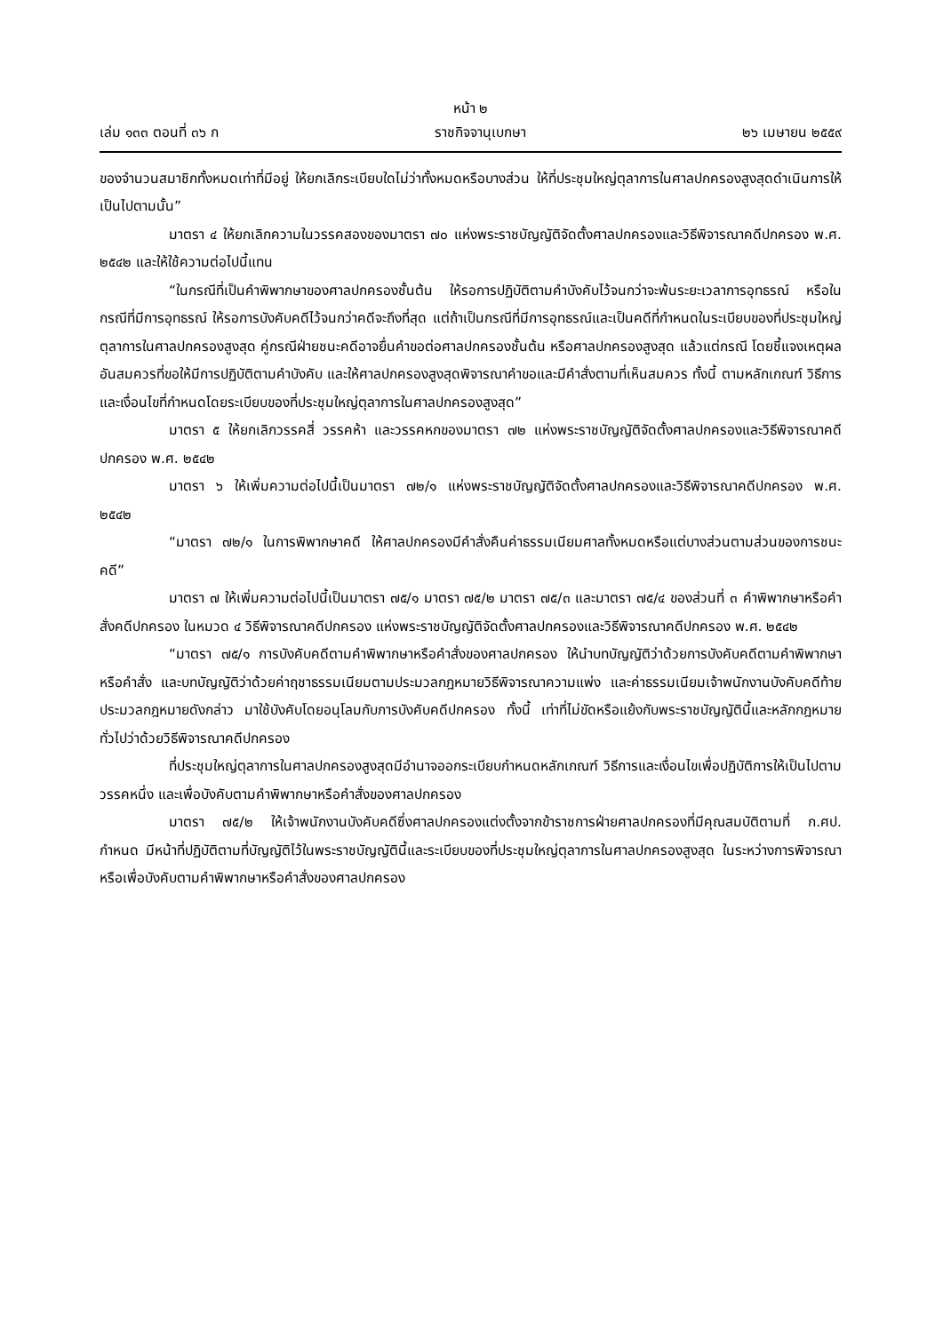หน้า ๒
เล่ม ๑๓๓ ตอนที่ ๓๖ ก ราชกิจจานุเบกษา ๒๖ เมษายน ๒๕๕๙
ของจำนวนสมาชิกทั้งหมดเท่าที่มีอยู่ ให้ยกเลิกระเบียบใดไม่ว่าทั้งหมดหรือบางส่วน ให้ที่ประชุมใหญ่ตุลาการในศาลปกครองสูงสุดดำเนินการให้เป็นไปตามนั้น”
มาตรา ๔ ให้ยกเลิกความในวรรคสองของมาตรา ๗๐ แห่งพระราชบัญญัติจัดตั้งศาลปกครองและวิธีพิจารณาคดีปกครอง พ.ศ. ๒๕๔๒ และให้ใช้ความต่อไปนี้แทน
“ในกรณีที่เป็นคำพิพากษาของศาลปกครองชั้นต้น ให้รอการปฏิบัติตามคำบังคับไว้จนกว่าจะพ้นระยะเวลาการอุทธรณ์ หรือในกรณีที่มีการอุทธรณ์ ให้รอการบังคับคดีไว้จนกว่าคดีจะถึงที่สุด แต่ถ้าเป็นกรณีที่มีการอุทธรณ์และเป็นคดีที่กำหนดในระเบียบของที่ประชุมใหญ่ตุลาการในศาลปกครองสูงสุด คู่กรณีฝ่ายชนะคดีอาจยื่นคำขอต่อศาลปกครองชั้นต้น หรือศาลปกครองสูงสุด แล้วแต่กรณี โดยชี้แจงเหตุผลอันสมควรที่ขอให้มีการปฏิบัติตามคำบังคับ และให้ศาลปกครองสูงสุดพิจารณาคำขอและมีคำสั่งตามที่เห็นสมควร ทั้งนี้ ตามหลักเกณฑ์ วิธีการ และเงื่อนไขที่กำหนดโดยระเบียบของที่ประชุมใหญ่ตุลาการในศาลปกครองสูงสุด”
มาตรา ๕ ให้ยกเลิกวรรคสี่ วรรคห้า และวรรคหกของมาตรา ๗๒ แห่งพระราชบัญญัติจัดตั้งศาลปกครองและวิธีพิจารณาคดีปกครอง พ.ศ. ๒๕๔๒
มาตรา ๖ ให้เพิ่มความต่อไปนี้เป็นมาตรา ๗๒/๑ แห่งพระราชบัญญัติจัดตั้งศาลปกครองและวิธีพิจารณาคดีปกครอง พ.ศ. ๒๕๔๒
“มาตรา ๗๒/๑ ในการพิพากษาคดี ให้ศาลปกครองมีคำสั่งคืนค่าธรรมเนียมศาลทั้งหมดหรือแต่บางส่วนตามส่วนของการชนะคดี”
มาตรา ๗ ให้เพิ่มความต่อไปนี้เป็นมาตรา ๗๕/๑ มาตรา ๗๕/๒ มาตรา ๗๕/๓ และมาตรา ๗๕/๔ ของส่วนที่ ๓ คำพิพากษาหรือคำสั่งคดีปกครอง ในหมวด ๔ วิธีพิจารณาคดีปกครอง แห่งพระราชบัญญัติจัดตั้งศาลปกครองและวิธีพิจารณาคดีปกครอง พ.ศ. ๒๕๔๒
“มาตรา ๗๕/๑ การบังคับคดีตามคำพิพากษาหรือคำสั่งของศาลปกครอง ให้นำบทบัญญัติว่าด้วยการบังคับคดีตามคำพิพากษาหรือคำสั่ง และบทบัญญัติว่าด้วยค่าฤชาธรรมเนียมตามประมวลกฎหมายวิธีพิจารณาความแพ่ง และค่าธรรมเนียมเจ้าพนักงานบังคับคดีท้ายประมวลกฎหมายดังกล่าว มาใช้บังคับโดยอนุโลมกับการบังคับคดีปกครอง ทั้งนี้ เท่าที่ไม่ขัดหรือแย้งกับพระราชบัญญัตินี้และหลักกฎหมายทั่วไปว่าด้วยวิธีพิจารณาคดีปกครอง
ที่ประชุมใหญ่ตุลาการในศาลปกครองสูงสุดมีอำนาจออกระเบียบกำหนดหลักเกณฑ์ วิธีการและเงื่อนไขเพื่อปฏิบัติการให้เป็นไปตามวรรคหนึ่ง และเพื่อบังคับตามคำพิพากษาหรือคำสั่งของศาลปกครอง
มาตรา ๗๕/๒ ให้เจ้าพนักงานบังคับคดีซึ่งศาลปกครองแต่งตั้งจากข้าราชการฝ่ายศาลปกครองที่มีคุณสมบัติตามที่ ก.ศป. กำหนด มีหน้าที่ปฏิบัติตามที่บัญญัติไว้ในพระราชบัญญัตินี้และระเบียบของที่ประชุมใหญ่ตุลาการในศาลปกครองสูงสุด ในระหว่างการพิจารณาหรือเพื่อบังคับตามคำพิพากษาหรือคำสั่งของศาลปกครอง